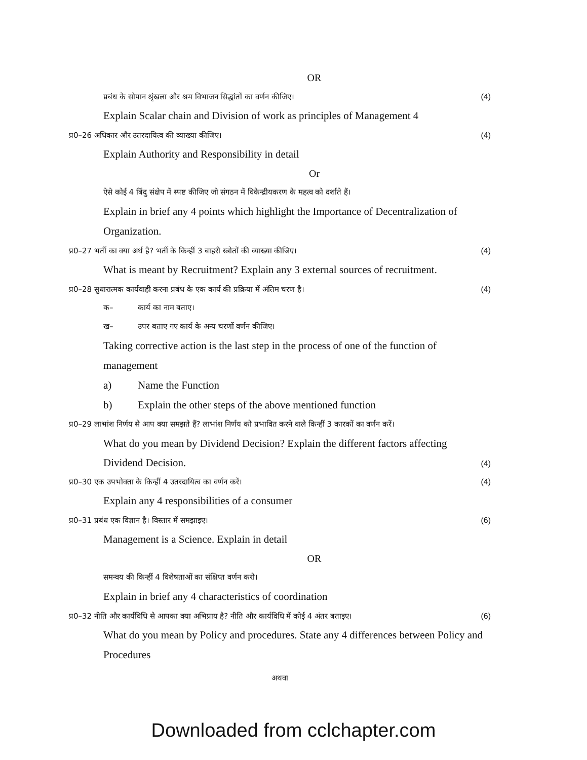OR
प्रबंध के सोपान श्रृंखला और श्रम विभाजन सिद्धांतों का वर्णन कीजिए। (4)
Explain Scalar chain and Division of work as principles of Management 4
प्र0–26 अधिकार और उतरदायित्व की व्याख्या कीजिए। (4)
Explain Authority and Responsibility in detail
Or
ऐसे कोई 4 बिंदु संक्षेप में स्पष्ट कीजिए जो संगठन में विकेन्द्रीयकरण के महत्व को दर्शाते हैं।
Explain in brief any 4 points which highlight the Importance of Decentralization of
Organization.
प्र0–27 भर्ती का क्या अर्थ है? भर्ती के किन्हीं 3 बाहरी स्त्रोतों की व्याख्या कीजिए। (4)
What is meant by Recruitment? Explain any 3 external sources of recruitment.
प्र0–28 सुधारात्मक कार्यवाही करना प्रबंध के एक कार्य की प्रक्रिया में अंतिम चरण है। (4)
क– कार्य का नाम बताए।
ख– उपर बताए गए कार्य के अन्य चरणों वर्णन कीजिए।
Taking corrective action is the last step in the process of one of the function of
management
a) Name the Function
b) Explain the other steps of the above mentioned function
प्र0–29 लाभांश निर्णय से आप क्या समझते हैं? लाभांश निर्णय को प्रभावित करने वाले किन्हीं 3 कारकों का वर्णन करें।
What do you mean by Dividend Decision? Explain the different factors affecting
Dividend Decision. (4)
प्र0–30 एक उपभोक्ता के किन्हीं 4 उतरदायित्व का वर्णन करें। (4)
Explain any 4 responsibilities of a consumer
प्र0–31 प्रबंध एक विज्ञान है। विस्तार में समझाइए। (6)
Management is a Science. Explain in detail
OR
समन्वय की किन्हीं 4 विशेषताओं का संक्षिप्त वर्णन करो।
Explain in brief any 4 characteristics of coordination
प्र0–32 नीति और कार्यविधि से आपका क्या अभिप्राय है? नीति और कार्यविधि में कोई 4 अंतर बताइए। (6)
What do you mean by Policy and procedures. State any 4 differences between Policy and
Procedures
अथवा
Downloaded from cclchapter.com